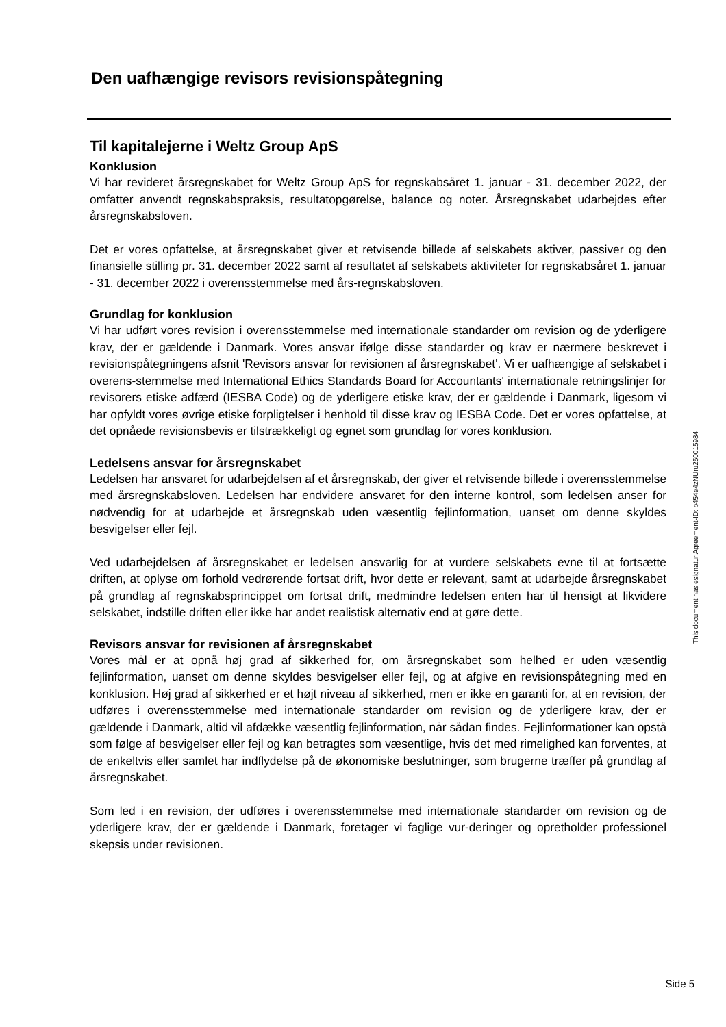Den uafhængige revisors revisionspåtegning
Til kapitalejerne i Weltz Group ApS
Konklusion
Vi har revideret årsregnskabet for Weltz Group ApS for regnskabsåret 1. januar - 31. december 2022, der omfatter anvendt regnskabspraksis, resultatopgørelse, balance og noter. Årsregnskabet udarbejdes efter årsregnskabsloven.
Det er vores opfattelse, at årsregnskabet giver et retvisende billede af selskabets aktiver, passiver og den finansielle stilling pr. 31. december 2022 samt af resultatet af selskabets aktiviteter for regnskabsåret 1. januar - 31. december 2022 i overensstemmelse med års-regnskabsloven.
Grundlag for konklusion
Vi har udført vores revision i overensstemmelse med internationale standarder om revision og de yderligere krav, der er gældende i Danmark. Vores ansvar ifølge disse standarder og krav er nærmere beskrevet i revisionspåtegningens afsnit 'Revisors ansvar for revisionen af årsregnskabet'. Vi er uafhængige af selskabet i overens-stemmelse med International Ethics Standards Board for Accountants' internationale retningslinjer for revisorers etiske adfærd (IESBA Code) og de yderligere etiske krav, der er gældende i Danmark, ligesom vi har opfyldt vores øvrige etiske forpligtelser i henhold til disse krav og IESBA Code. Det er vores opfattelse, at det opnåede revisionsbevis er tilstrækkeligt og egnet som grundlag for vores konklusion.
Ledelsens ansvar for årsregnskabet
Ledelsen har ansvaret for udarbejdelsen af et årsregnskab, der giver et retvisende billede i overensstemmelse med årsregnskabsloven. Ledelsen har endvidere ansvaret for den interne kontrol, som ledelsen anser for nødvendig for at udarbejde et årsregnskab uden væsentlig fejlinformation, uanset om denne skyldes besvigelser eller fejl.
Ved udarbejdelsen af årsregnskabet er ledelsen ansvarlig for at vurdere selskabets evne til at fortsætte driften, at oplyse om forhold vedrørende fortsat drift, hvor dette er relevant, samt at udarbejde årsregnskabet på grundlag af regnskabsprincippet om fortsat drift, medmindre ledelsen enten har til hensigt at likvidere selskabet, indstille driften eller ikke har andet realistisk alternativ end at gøre dette.
Revisors ansvar for revisionen af årsregnskabet
Vores mål er at opnå høj grad af sikkerhed for, om årsregnskabet som helhed er uden væsentlig fejlinformation, uanset om denne skyldes besvigelser eller fejl, og at afgive en revisionspåtegning med en konklusion. Høj grad af sikkerhed er et højt niveau af sikkerhed, men er ikke en garanti for, at en revision, der udføres i overensstemmelse med internationale standarder om revision og de yderligere krav, der er gældende i Danmark, altid vil afdække væsentlig fejlinformation, når sådan findes. Fejlinformationer kan opstå som følge af besvigelser eller fejl og kan betragtes som væsentlige, hvis det med rimelighed kan forventes, at de enkeltvis eller samlet har indflydelse på de økonomiske beslutninger, som brugerne træffer på grundlag af årsregnskabet.
Som led i en revision, der udføres i overensstemmelse med internationale standarder om revision og de yderligere krav, der er gældende i Danmark, foretager vi faglige vur-deringer og opretholder professionel skepsis under revisionen.
This document has esignatur Agreement-ID: b454e4zNUru250015984
Side 5